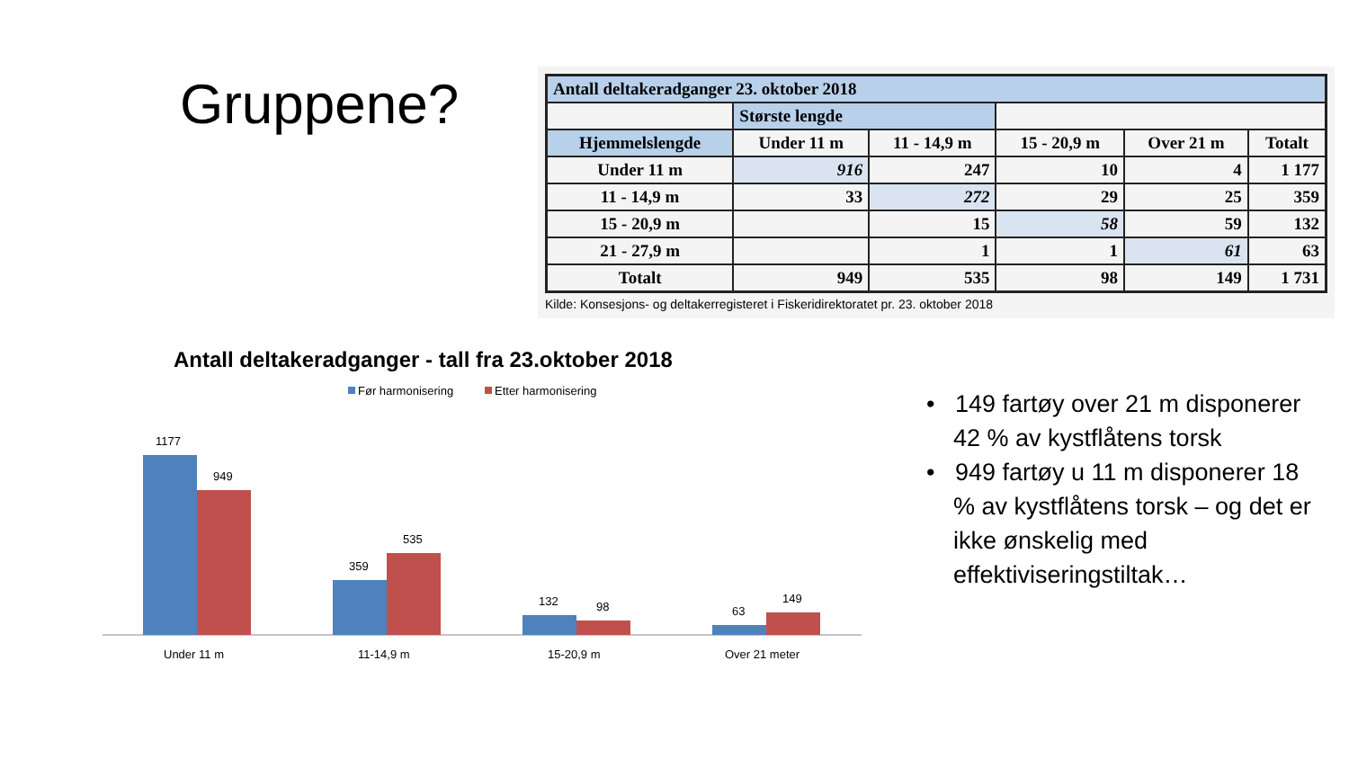Gruppene?
| Antall deltakeradganger 23. oktober 2018 | | | | | |
| --- | --- | --- | --- | --- | --- |
| | Største lengde | | | | |
| Hjemmelslengde | Under 11 m | 11 - 14,9 m | 15 - 20,9 m | Over 21 m | Totalt |
| Under 11 m | 916 | 247 | 10 | 4 | 1 177 |
| 11 - 14,9 m | 33 | 272 | 29 | 25 | 359 |
| 15 - 20,9 m | | 15 | 58 | 59 | 132 |
| 21 - 27,9 m | | 1 | 1 | 61 | 63 |
| Totalt | 949 | 535 | 98 | 149 | 1 731 |
Kilde: Konsesjons- og deltakerregisteret i Fiskeridirektoratet pr. 23. oktober 2018
Antall deltakeradganger - tall fra 23.oktober 2018
Før harmonisering
Etter harmonisering
1177
949
359
535
132
98
63
149
Under 11 m
11-14,9 m
15-20,9 m
Over 21 meter
• 149 fartøy over 21 m disponerer 42 % av kystflåtens torsk
• 949 fartøy u 11 m disponerer 18 % av kystflåtens torsk – og det er ikke ønskelig med effektiviseringstiltak…